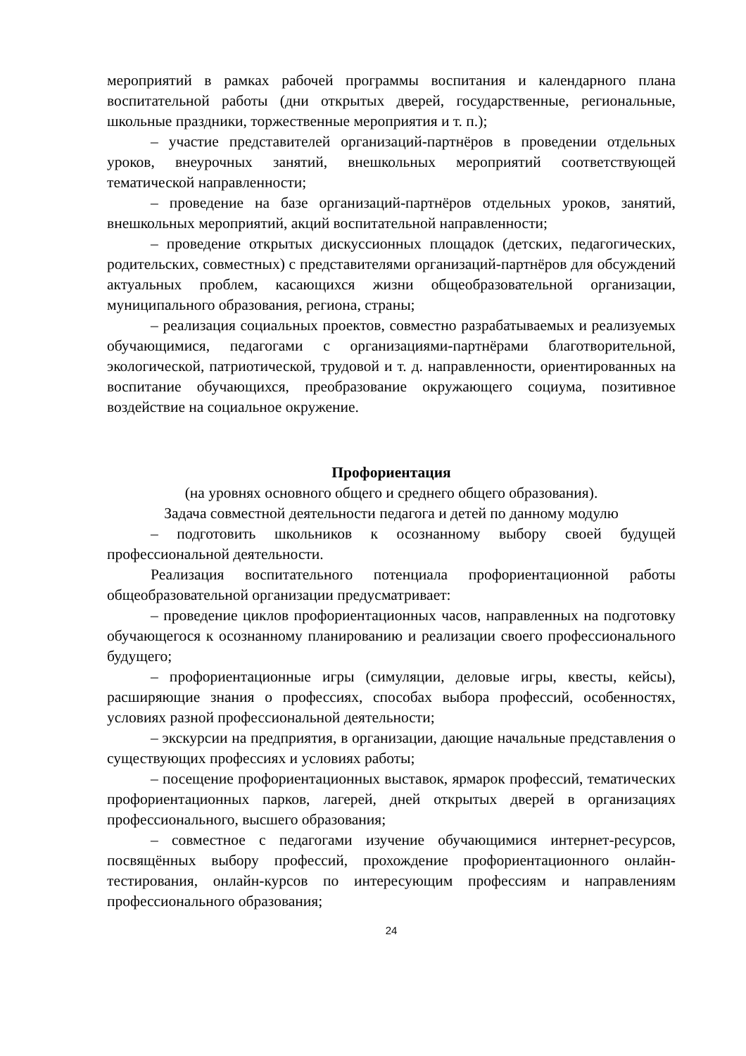мероприятий в рамках рабочей программы воспитания и календарного плана воспитательной работы (дни открытых дверей, государственные, региональные, школьные праздники, торжественные мероприятия и т. п.);
– участие представителей организаций-партнёров в проведении отдельных уроков, внеурочных занятий, внешкольных мероприятий соответствующей тематической направленности;
– проведение на базе организаций-партнёров отдельных уроков, занятий, внешкольных мероприятий, акций воспитательной направленности;
– проведение открытых дискуссионных площадок (детских, педагогических, родительских, совместных) с представителями организаций-партнёров для обсуждений актуальных проблем, касающихся жизни общеобразовательной организации, муниципального образования, региона, страны;
– реализация социальных проектов, совместно разрабатываемых и реализуемых обучающимися, педагогами с организациями-партнёрами благотворительной, экологической, патриотической, трудовой и т. д. направленности, ориентированных на воспитание обучающихся, преобразование окружающего социума, позитивное воздействие на социальное окружение.
Профориентация
(на уровнях основного общего и среднего общего образования).
Задача совместной деятельности педагога и детей по данному модулю
– подготовить школьников к осознанному выбору своей будущей профессиональной деятельности.
Реализация воспитательного потенциала профориентационной работы общеобразовательной организации предусматривает:
– проведение циклов профориентационных часов, направленных на подготовку обучающегося к осознанному планированию и реализации своего профессионального будущего;
– профориентационные игры (симуляции, деловые игры, квесты, кейсы), расширяющие знания о профессиях, способах выбора профессий, особенностях, условиях разной профессиональной деятельности;
– экскурсии на предприятия, в организации, дающие начальные представления о существующих профессиях и условиях работы;
– посещение профориентационных выставок, ярмарок профессий, тематических профориентационных парков, лагерей, дней открытых дверей в организациях профессионального, высшего образования;
– совместное с педагогами изучение обучающимися интернет-ресурсов, посвящённых выбору профессий, прохождение профориентационного онлайн-тестирования, онлайн-курсов по интересующим профессиям и направлениям профессионального образования;
24